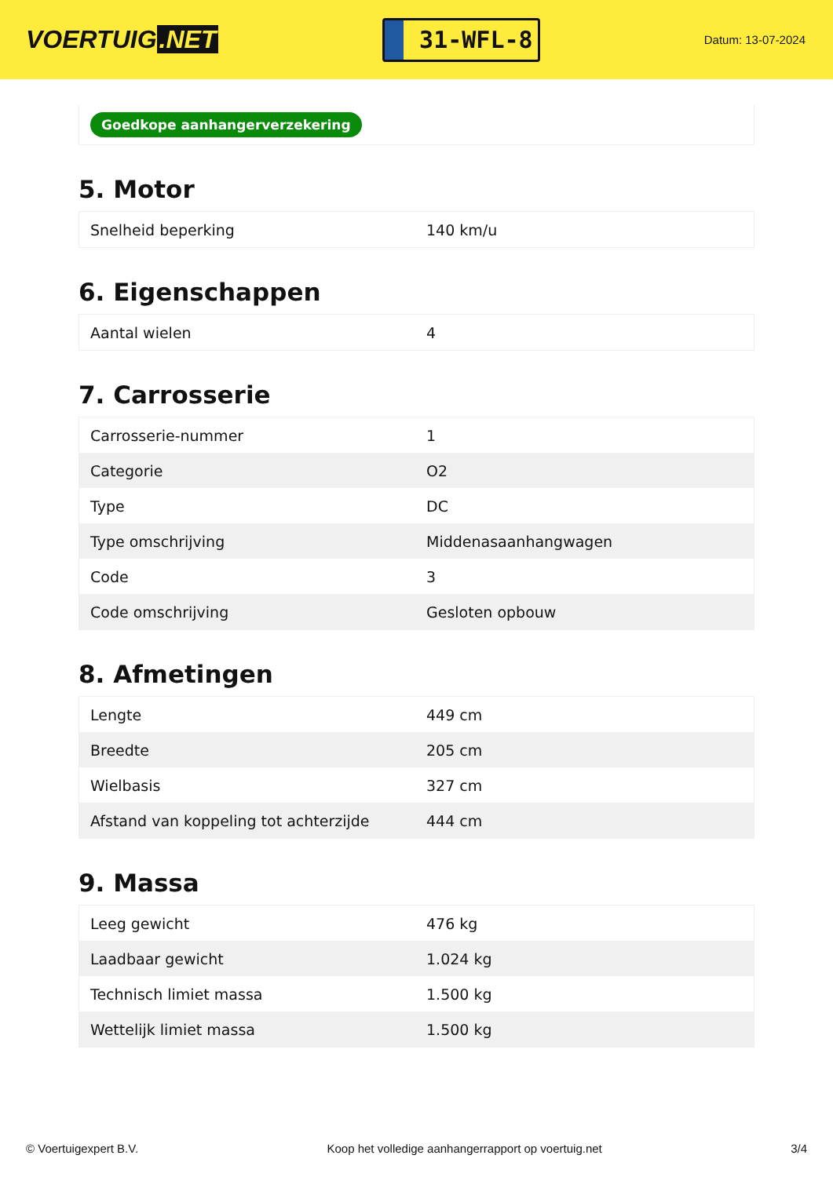VOERTUIG.NET
31-WFL-8
Datum: 13-07-2024
Goedkope aanhangerverzekering
5. Motor
| Snelheid beperking | 140 km/u |
6. Eigenschappen
| Aantal wielen | 4 |
7. Carrosserie
| Carrosserie-nummer | 1 |
| Categorie | O2 |
| Type | DC |
| Type omschrijving | Middenasaanhangwagen |
| Code | 3 |
| Code omschrijving | Gesloten opbouw |
8. Afmetingen
| Lengte | 449 cm |
| Breedte | 205 cm |
| Wielbasis | 327 cm |
| Afstand van koppeling tot achterzijde | 444 cm |
9. Massa
| Leeg gewicht | 476 kg |
| Laadbaar gewicht | 1.024 kg |
| Technisch limiet massa | 1.500 kg |
| Wettelijk limiet massa | 1.500 kg |
© Voertuigexpert B.V. Koop het volledige aanhangerrapport op voertuig.net 3/4